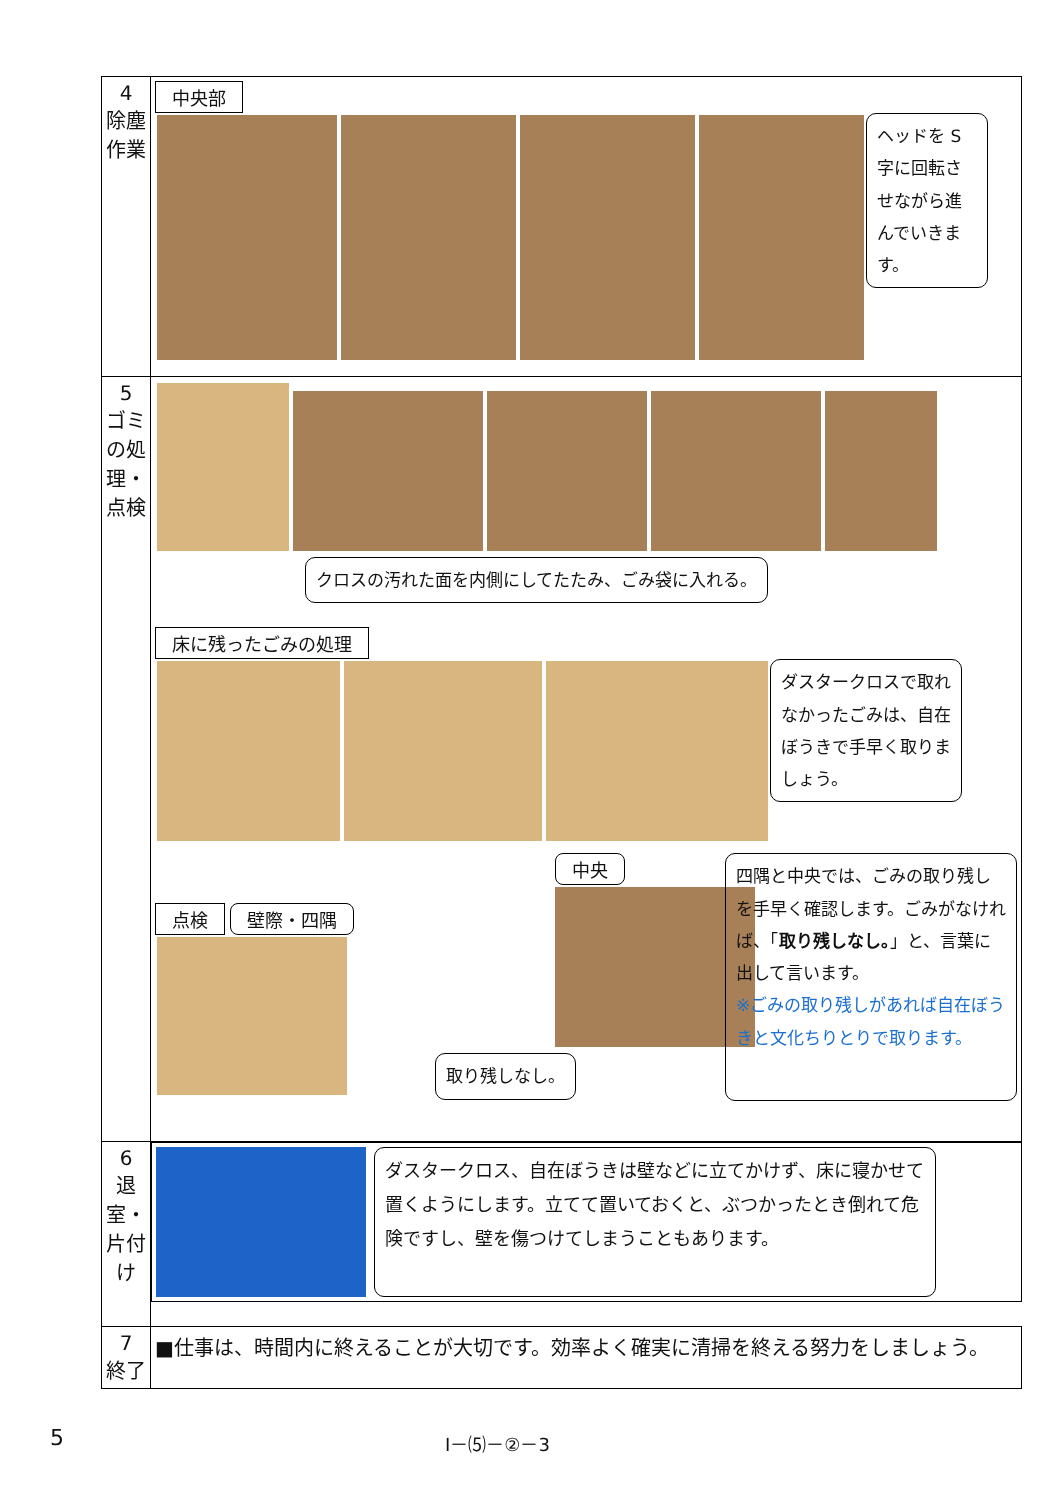| 4 除塵作業 | 中央部 ヘッドを S字に回転させながら進んでいきます。 |
| 5 ゴミの処理・点検 | クロスの汚れた面を内側にしてたたみ、ごみ袋に入れる。 床に残ったごみの処理 ダスタークロスで取れなかったごみは、自在ぼうきで手早く取りましょう。 点検 壁際・四隅 中央 取り残しなし。 四隅と中央では、ごみの取り残しを手早く確認します。ごみがなければ、「 取り残しなし。 」と、言葉に出して言います。 ※ごみの取り残しがあれば自在ぼうきと文化ちりとりで取ります。 |
| 6 退室・片付け | ダスタークロス、自在ぼうきは壁などに立てかけず、床に寝かせて置くようにします。立てて置いておくと、ぶつかったとき倒れて危険ですし、壁を傷つけてしまうこともあります。 |
| 7 終了 | ■仕事は、時間内に終えることが大切です。効率よく確実に清掃を終える努力をしましょう。 |
5 Ⅰ－⑸－②－3